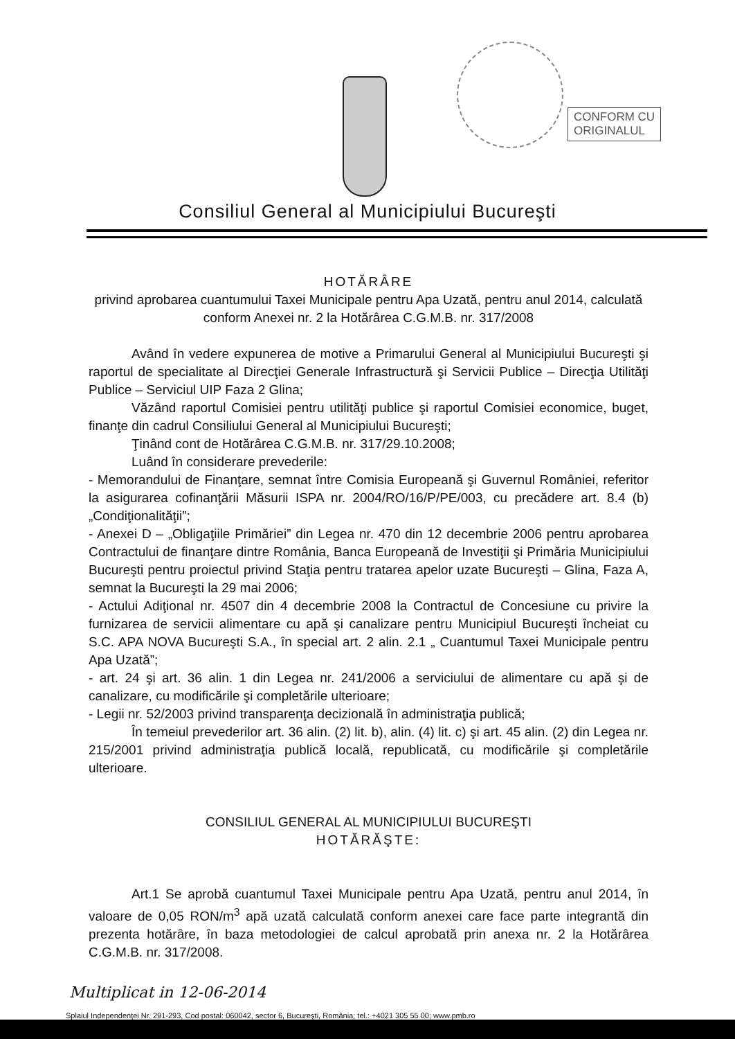CONFORM CU
ORIGINALUL
Consiliul General al Municipiului Bucureşti
HOTĂRÂRE
privind aprobarea cuantumului Taxei Municipale pentru Apa Uzată, pentru anul 2014, calculată conform Anexei nr. 2 la Hotărârea C.G.M.B. nr. 317/2008
Având în vedere expunerea de motive a Primarului General al Municipiului Bucureşti şi raportul de specialitate al Direcţiei Generale Infrastructură şi Servicii Publice – Direcţia Utilităţi Publice – Serviciul UIP Faza 2 Glina;
Văzând raportul Comisiei pentru utilităţi publice şi raportul Comisiei economice, buget, finanţe din cadrul Consiliului General al Municipiului Bucureşti;
Ţinând cont de Hotărârea C.G.M.B. nr. 317/29.10.2008;
Luând în considerare prevederile:
- Memorandului de Finanţare, semnat între Comisia Europeană şi Guvernul României, referitor la asigurarea cofinanţării Măsurii ISPA nr. 2004/RO/16/P/PE/003, cu precădere art. 8.4 (b) „Condiţionalităţii”;
- Anexei D – „Obligaţiile Primăriei” din Legea nr. 470 din 12 decembrie 2006 pentru aprobarea Contractului de finanţare dintre România, Banca Europeană de Investiţii şi Primăria Municipiului Bucureşti pentru proiectul privind Staţia pentru tratarea apelor uzate Bucureşti – Glina, Faza A, semnat la Bucureşti la 29 mai 2006;
- Actului Adiţional nr. 4507 din 4 decembrie 2008 la Contractul de Concesiune cu privire la furnizarea de servicii alimentare cu apă şi canalizare pentru Municipiul Bucureşti încheiat cu S.C. APA NOVA Bucureşti S.A., în special art. 2 alin. 2.1 „ Cuantumul Taxei Municipale pentru Apa Uzată”;
- art. 24 şi art. 36 alin. 1 din Legea nr. 241/2006 a serviciului de alimentare cu apă şi de canalizare, cu modificările şi completările ulterioare;
- Legii nr. 52/2003 privind transparenţa decizională în administraţia publică;
În temeiul prevederilor art. 36 alin. (2) lit. b), alin. (4) lit. c) şi art. 45 alin. (2) din Legea nr. 215/2001 privind administraţia publică locală, republicată, cu modificările şi completările ulterioare.
CONSILIUL GENERAL AL MUNICIPIULUI BUCUREŞTI
HOTĂRĂŞTE:
Art.1 Se aprobă cuantumul Taxei Municipale pentru Apa Uzată, pentru anul 2014, în valoare de 0,05 RON/m<sup>3</sup> apă uzată calculată conform anexei care face parte integrantă din prezenta hotărâre, în baza metodologiei de calcul aprobată prin anexa nr. 2 la Hotărârea C.G.M.B. nr. 317/2008.
Multiplicat in 12-06-2014
Splaiul Independenţei Nr. 291-293, Cod postal: 060042, sector 6, Bucureşti, România; tel.: +4021 305 55 00; www.pmb.ro